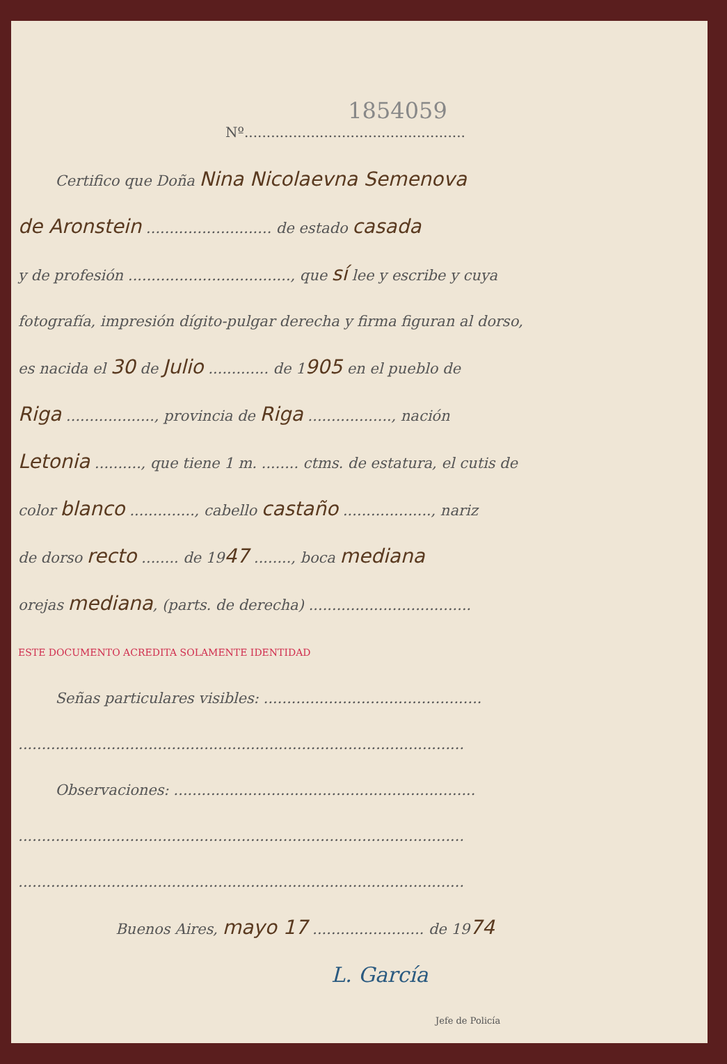1854059
Nº..................................................
Certifico que Doña Nina Nicolaevna Semenova
de Aronstein ........................... de estado casada
y de profesión ..................................., que sí lee y escribe y cuya
fotografía, impresión dígito-pulgar derecha y firma figuran al dorso,
es nacida el 30 de Julio ............. de 1905 en el pueblo de
Riga ..................., provincia de Riga .................., nación
Letonia .........., que tiene 1 m. ........ ctms. de estatura, el cutis de
color blanco .............., cabello castaño ..................., nariz
de dorso recto ........ de 1947 ........, boca mediana
orejas mediana, (parts. de derecha) ...................................
ESTE DOCUMENTO ACREDITA SOLAMENTE IDENTIDAD
Señas particulares visibles: ...............................................
................................................................................................
Observaciones: .................................................................
................................................................................................
................................................................................................
Buenos Aires, mayo 17 ........................ de 1974
L. García
Jefe de Policía